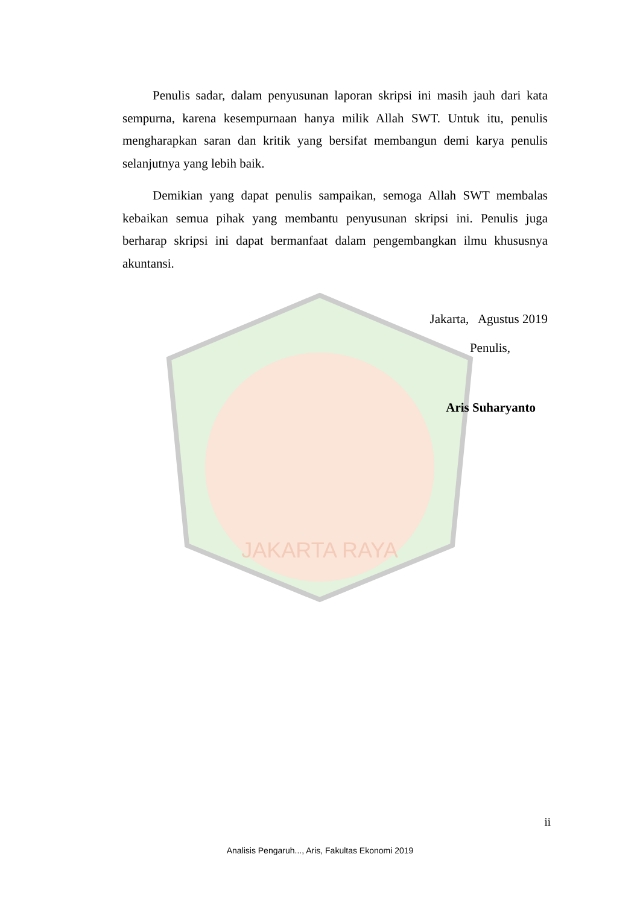JAKARTA RAYA
Penulis sadar, dalam penyusunan laporan skripsi ini masih jauh dari kata sempurna, karena kesempurnaan hanya milik Allah SWT. Untuk itu, penulis mengharapkan saran dan kritik yang bersifat membangun demi karya penulis selanjutnya yang lebih baik.
Demikian yang dapat penulis sampaikan, semoga Allah SWT membalas kebaikan semua pihak yang membantu penyusunan skripsi ini. Penulis juga berharap skripsi ini dapat bermanfaat dalam pengembangkan ilmu khususnya akuntansi.
Jakarta, Agustus 2019
Penulis,
Aris Suharyanto
ii
Analisis Pengaruh..., Aris, Fakultas Ekonomi 2019